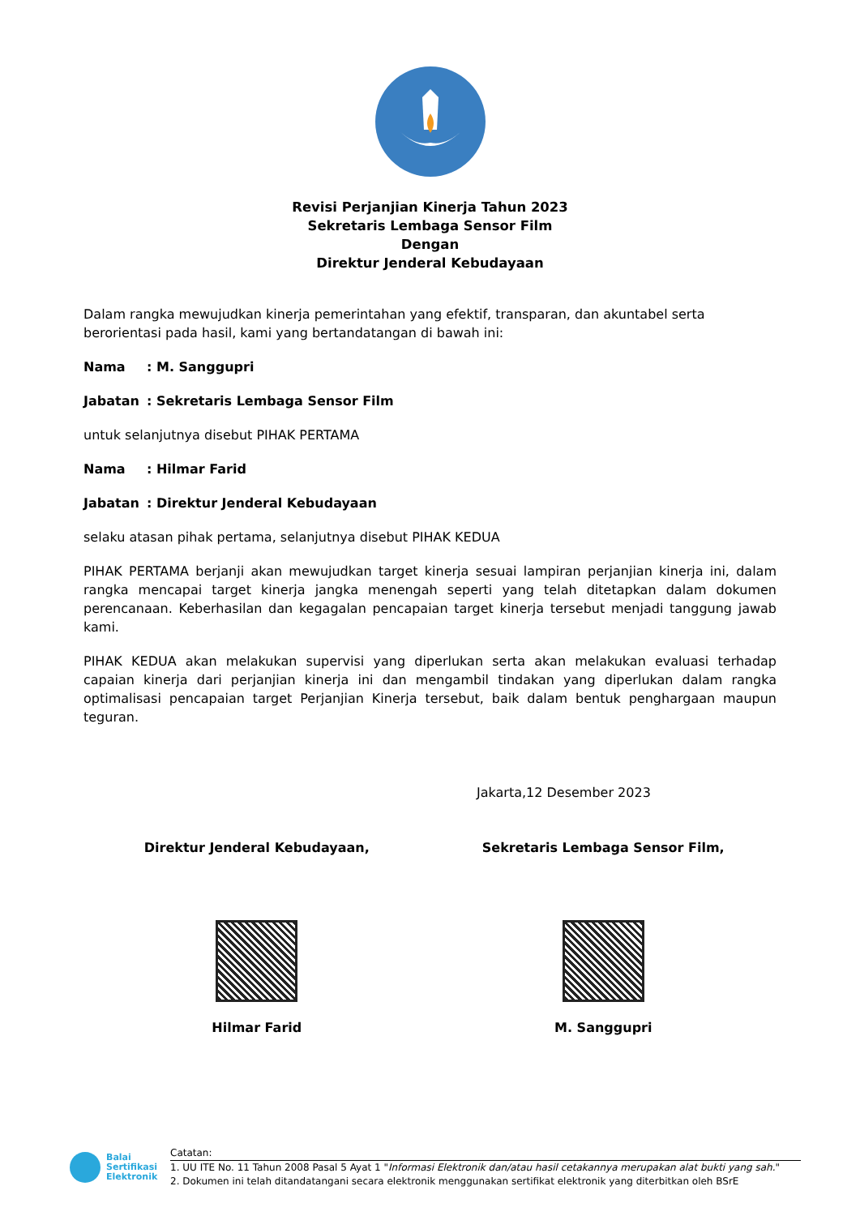Revisi Perjanjian Kinerja Tahun 2023
Sekretaris Lembaga Sensor Film
Dengan
Direktur Jenderal Kebudayaan
Dalam rangka mewujudkan kinerja pemerintahan yang efektif, transparan, dan akuntabel serta berorientasi pada hasil, kami yang bertandatangan di bawah ini:
Nama: M. Sanggupri
Jabatan: Sekretaris Lembaga Sensor Film
untuk selanjutnya disebut PIHAK PERTAMA
Nama: Hilmar Farid
Jabatan: Direktur Jenderal Kebudayaan
selaku atasan pihak pertama, selanjutnya disebut PIHAK KEDUA
PIHAK PERTAMA berjanji akan mewujudkan target kinerja sesuai lampiran perjanjian kinerja ini, dalam rangka mencapai target kinerja jangka menengah seperti yang telah ditetapkan dalam dokumen perencanaan. Keberhasilan dan kegagalan pencapaian target kinerja tersebut menjadi tanggung jawab kami.
PIHAK KEDUA akan melakukan supervisi yang diperlukan serta akan melakukan evaluasi terhadap capaian kinerja dari perjanjian kinerja ini dan mengambil tindakan yang diperlukan dalam rangka optimalisasi pencapaian target Perjanjian Kinerja tersebut, baik dalam bentuk penghargaan maupun teguran.
Jakarta,12 Desember 2023
Direktur Jenderal Kebudayaan,
Hilmar Farid
Sekretaris Lembaga Sensor Film,
M. Sanggupri
Balai
Sertifikasi
Elektronik
Catatan:
1. UU ITE No. 11 Tahun 2008 Pasal 5 Ayat 1 "Informasi Elektronik dan/atau hasil cetakannya merupakan alat bukti yang sah."
2. Dokumen ini telah ditandatangani secara elektronik menggunakan sertifikat elektronik yang diterbitkan oleh BSrE